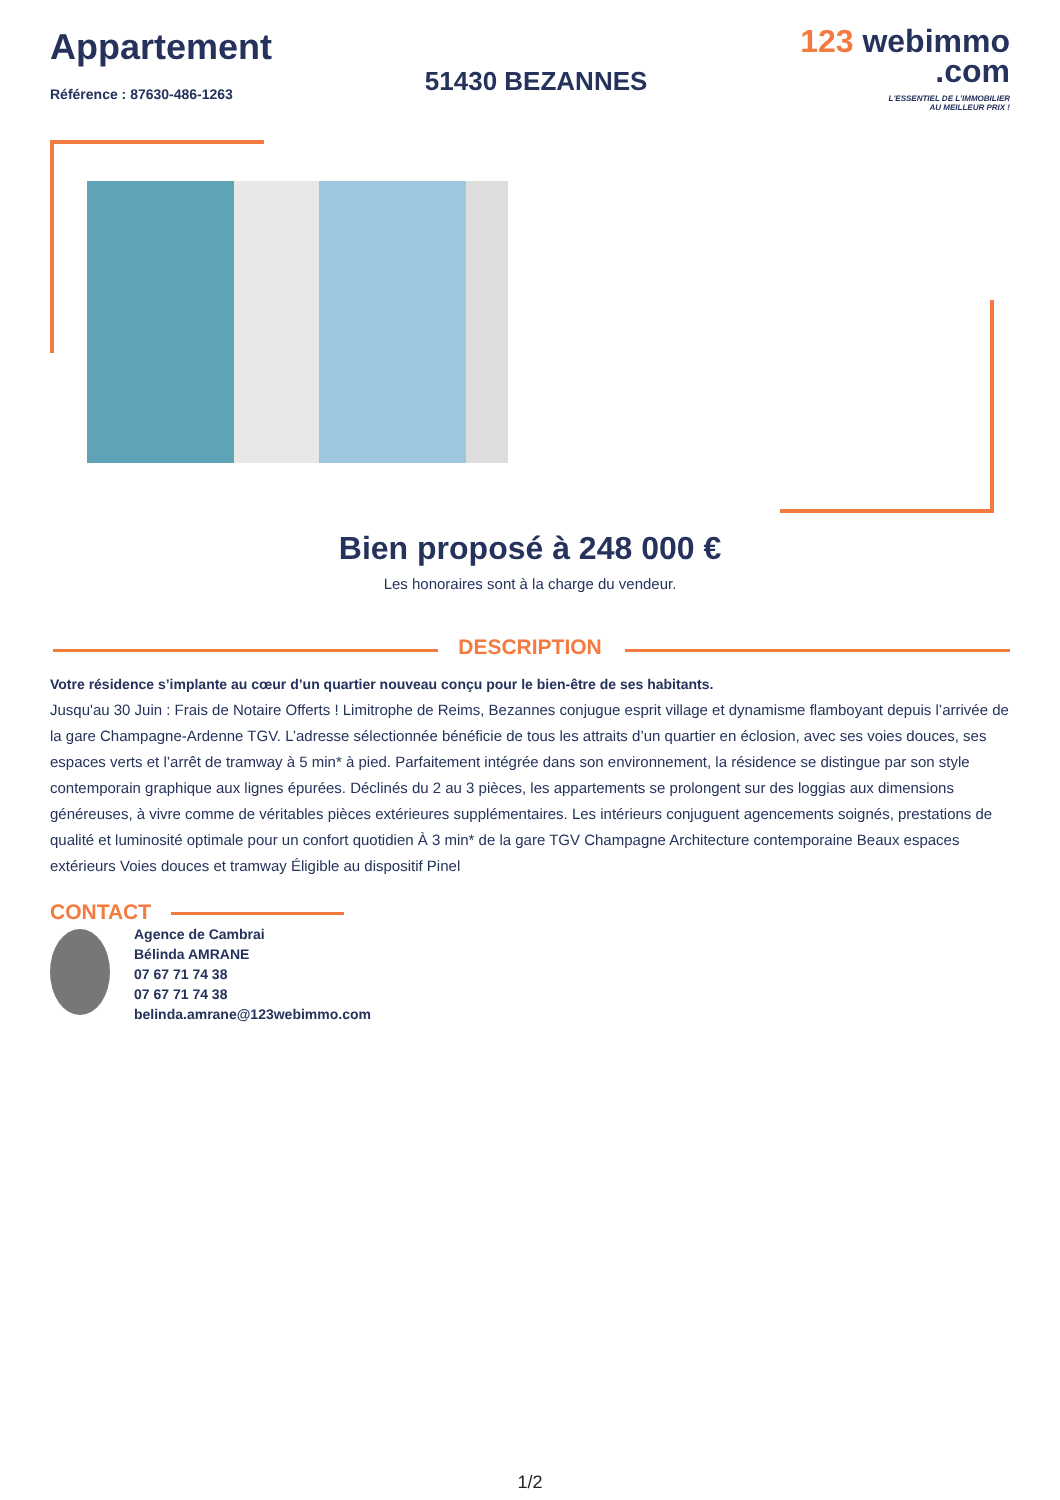Appartement
Référence : 87630-486-1263
51430 BEZANNES
123 webimmo
.com
L'ESSENTIEL DE L'IMMOBILIER
AU MEILLEUR PRIX !
Bien proposé à 248 000 €
Les honoraires sont à la charge du vendeur.
DESCRIPTION
Votre résidence s’implante au cœur d’un quartier nouveau conçu pour le bien-être de ses habitants.
Jusqu'au 30 Juin : Frais de Notaire Offerts ! Limitrophe de Reims, Bezannes conjugue esprit village et dynamisme flamboyant depuis l’arrivée de la gare Champagne-Ardenne TGV. L’adresse sélectionnée bénéficie de tous les attraits d’un quartier en éclosion, avec ses voies douces, ses espaces verts et l’arrêt de tramway à 5 min* à pied. Parfaitement intégrée dans son environnement, la résidence se distingue par son style contemporain graphique aux lignes épurées. Déclinés du 2 au 3 pièces, les appartements se prolongent sur des loggias aux dimensions généreuses, à vivre comme de véritables pièces extérieures supplémentaires. Les intérieurs conjuguent agencements soignés, prestations de qualité et luminosité optimale pour un confort quotidien À 3 min* de la gare TGV Champagne Architecture contemporaine Beaux espaces extérieurs Voies douces et tramway Éligible au dispositif Pinel
CONTACT
Agence de Cambrai
Bélinda AMRANE
07 67 71 74 38
07 67 71 74 38
belinda.amrane@123webimmo.com
1/2